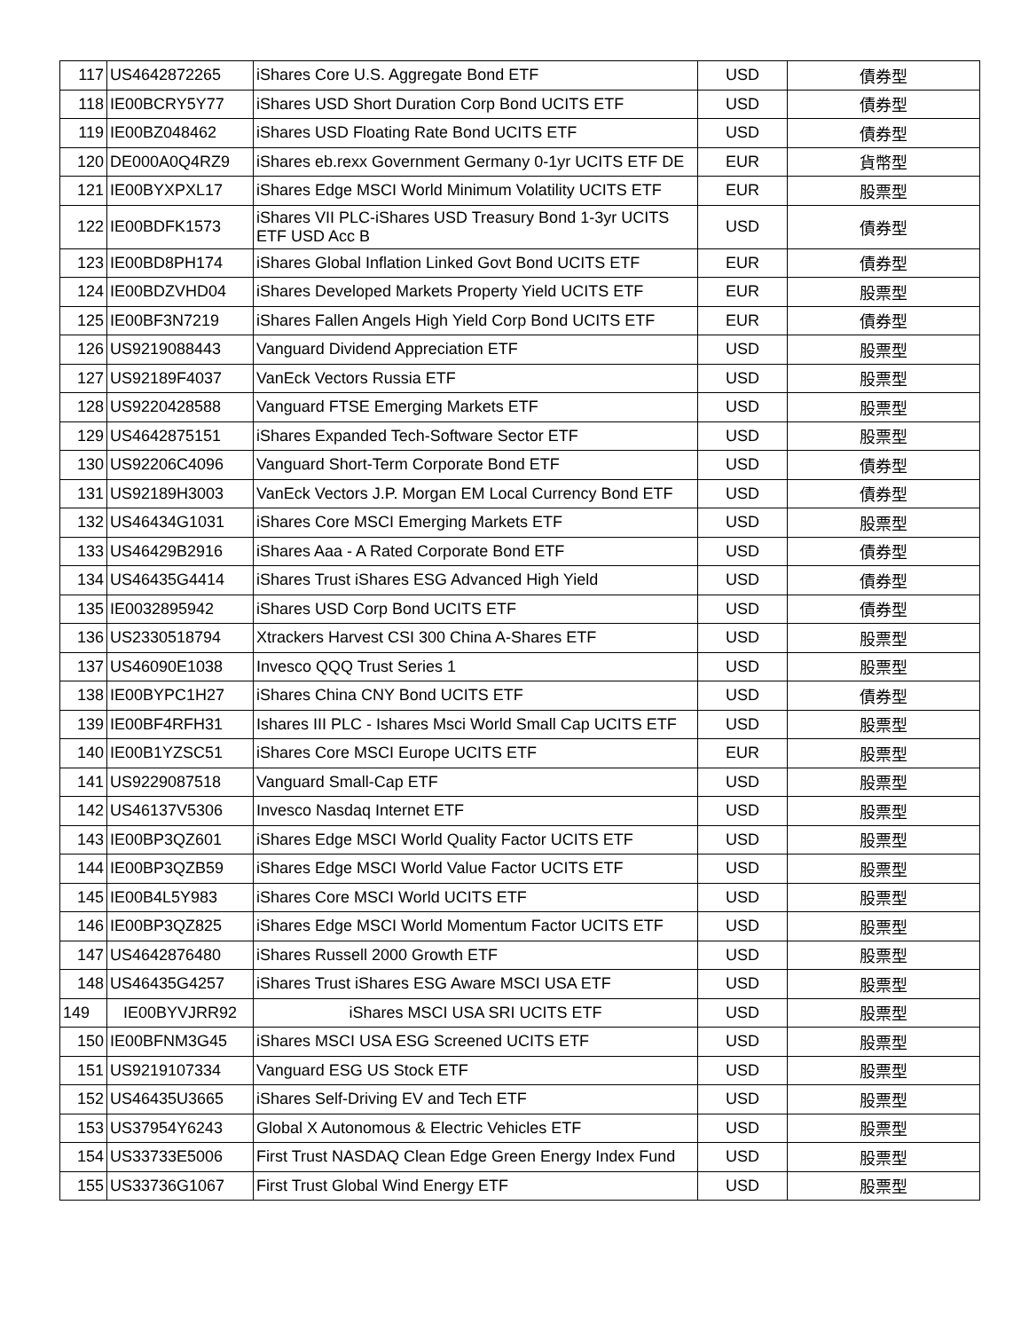| 117 | US4642872265 | iShares Core U.S. Aggregate Bond ETF | USD | 債券型 |
| 118 | IE00BCRY5Y77 | iShares USD Short Duration Corp Bond UCITS ETF | USD | 債券型 |
| 119 | IE00BZ048462 | iShares USD Floating Rate Bond UCITS ETF | USD | 債券型 |
| 120 | DE000A0Q4RZ9 | iShares eb.rexx Government Germany 0-1yr UCITS ETF DE | EUR | 貨幣型 |
| 121 | IE00BYXPXL17 | iShares Edge MSCI World Minimum Volatility UCITS ETF | EUR | 股票型 |
| 122 | IE00BDFK1573 | iShares VII PLC-iShares USD Treasury Bond 1-3yr UCITS ETF USD Acc B | USD | 債券型 |
| 123 | IE00BD8PH174 | iShares Global Inflation Linked Govt Bond UCITS ETF | EUR | 債券型 |
| 124 | IE00BDZVHD04 | iShares Developed Markets Property Yield UCITS ETF | EUR | 股票型 |
| 125 | IE00BF3N7219 | iShares Fallen Angels High Yield Corp Bond UCITS ETF | EUR | 債券型 |
| 126 | US9219088443 | Vanguard Dividend Appreciation ETF | USD | 股票型 |
| 127 | US92189F4037 | VanEck Vectors Russia ETF | USD | 股票型 |
| 128 | US9220428588 | Vanguard FTSE Emerging Markets ETF | USD | 股票型 |
| 129 | US4642875151 | iShares Expanded Tech-Software Sector ETF | USD | 股票型 |
| 130 | US92206C4096 | Vanguard Short-Term Corporate Bond ETF | USD | 債券型 |
| 131 | US92189H3003 | VanEck Vectors J.P. Morgan EM Local Currency Bond ETF | USD | 債券型 |
| 132 | US46434G1031 | iShares Core MSCI Emerging Markets ETF | USD | 股票型 |
| 133 | US46429B2916 | iShares Aaa - A Rated Corporate Bond ETF | USD | 債券型 |
| 134 | US46435G4414 | iShares Trust iShares ESG Advanced High Yield | USD | 債券型 |
| 135 | IE0032895942 | iShares USD Corp Bond UCITS ETF | USD | 債券型 |
| 136 | US2330518794 | Xtrackers Harvest CSI 300 China A-Shares ETF | USD | 股票型 |
| 137 | US46090E1038 | Invesco QQQ Trust Series 1 | USD | 股票型 |
| 138 | IE00BYPC1H27 | iShares China CNY Bond UCITS ETF | USD | 債券型 |
| 139 | IE00BF4RFH31 | Ishares III PLC - Ishares Msci World Small Cap UCITS ETF | USD | 股票型 |
| 140 | IE00B1YZSC51 | iShares Core MSCI Europe UCITS ETF | EUR | 股票型 |
| 141 | US9229087518 | Vanguard Small-Cap ETF | USD | 股票型 |
| 142 | US46137V5306 | Invesco Nasdaq Internet ETF | USD | 股票型 |
| 143 | IE00BP3QZ601 | iShares Edge MSCI World Quality Factor UCITS ETF | USD | 股票型 |
| 144 | IE00BP3QZB59 | iShares Edge MSCI World Value Factor UCITS ETF | USD | 股票型 |
| 145 | IE00B4L5Y983 | iShares Core MSCI World UCITS ETF | USD | 股票型 |
| 146 | IE00BP3QZ825 | iShares Edge MSCI World Momentum Factor UCITS ETF | USD | 股票型 |
| 147 | US4642876480 | iShares Russell 2000 Growth ETF | USD | 股票型 |
| 148 | US46435G4257 | iShares Trust iShares ESG Aware MSCI USA ETF | USD | 股票型 |
| 149 | IE00BYVJRR92 | iShares MSCI USA SRI UCITS ETF | USD | 股票型 |
| 150 | IE00BFNM3G45 | iShares MSCI USA ESG Screened UCITS ETF | USD | 股票型 |
| 151 | US9219107334 | Vanguard ESG US Stock ETF | USD | 股票型 |
| 152 | US46435U3665 | iShares Self-Driving EV and Tech ETF | USD | 股票型 |
| 153 | US37954Y6243 | Global X Autonomous & Electric Vehicles ETF | USD | 股票型 |
| 154 | US33733E5006 | First Trust NASDAQ Clean Edge Green Energy Index Fund | USD | 股票型 |
| 155 | US33736G1067 | First Trust Global Wind Energy ETF | USD | 股票型 |